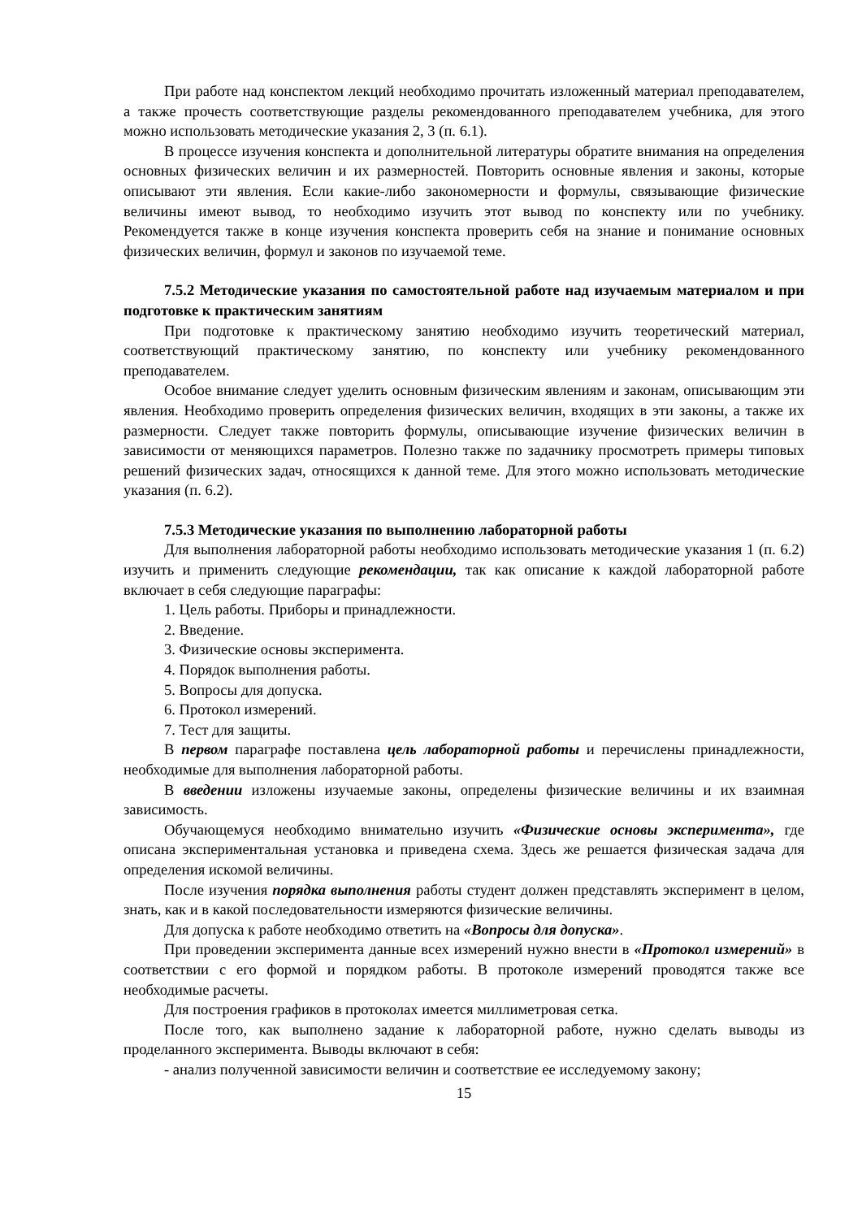При работе над конспектом лекций необходимо прочитать изложенный материал преподавателем, а также прочесть соответствующие разделы рекомендованного преподавателем учебника, для этого можно использовать методические указания 2, 3 (п. 6.1).
В процессе изучения конспекта и дополнительной литературы обратите внимания на определения основных физических величин и их размерностей. Повторить основные явления и законы, которые описывают эти явления. Если какие-либо закономерности и формулы, связывающие физические величины имеют вывод, то необходимо изучить этот вывод по конспекту или по учебнику. Рекомендуется также в конце изучения конспекта проверить себя на знание и понимание основных физических величин, формул и законов по изучаемой теме.
7.5.2 Методические указания по самостоятельной работе над изучаемым материалом и при подготовке к практическим занятиям
При подготовке к практическому занятию необходимо изучить теоретический материал, соответствующий практическому занятию, по конспекту или учебнику рекомендованного преподавателем.
Особое внимание следует уделить основным физическим явлениям и законам, описывающим эти явления. Необходимо проверить определения физических величин, входящих в эти законы, а также их размерности. Следует также повторить формулы, описывающие изучение физических величин в зависимости от меняющихся параметров. Полезно также по задачнику просмотреть примеры типовых решений физических задач, относящихся к данной теме. Для этого можно использовать методические указания (п. 6.2).
7.5.3 Методические указания по выполнению лабораторной работы
Для выполнения лабораторной работы необходимо использовать методические указания 1 (п. 6.2) изучить и применить следующие рекомендации, так как описание к каждой лабораторной работе включает в себя следующие параграфы:
1. Цель работы. Приборы и принадлежности.
2. Введение.
3. Физические основы эксперимента.
4. Порядок выполнения работы.
5. Вопросы для допуска.
6. Протокол измерений.
7. Тест для защиты.
В первом параграфе поставлена цель лабораторной работы и перечислены принадлежности, необходимые для выполнения лабораторной работы.
В введении изложены изучаемые законы, определены физические величины и их взаимная зависимость.
Обучающемуся необходимо внимательно изучить «Физические основы эксперимента», где описана экспериментальная установка и приведена схема. Здесь же решается физическая задача для определения искомой величины.
После изучения порядка выполнения работы студент должен представлять эксперимент в целом, знать, как и в какой последовательности измеряются физические величины.
Для допуска к работе необходимо ответить на «Вопросы для допуска».
При проведении эксперимента данные всех измерений нужно внести в «Протокол измерений» в соответствии с его формой и порядком работы. В протоколе измерений проводятся также все необходимые расчеты.
Для построения графиков в протоколах имеется миллиметровая сетка.
После того, как выполнено задание к лабораторной работе, нужно сделать выводы из проделанного эксперимента. Выводы включают в себя:
- анализ полученной зависимости величин и соответствие ее исследуемому закону;
15